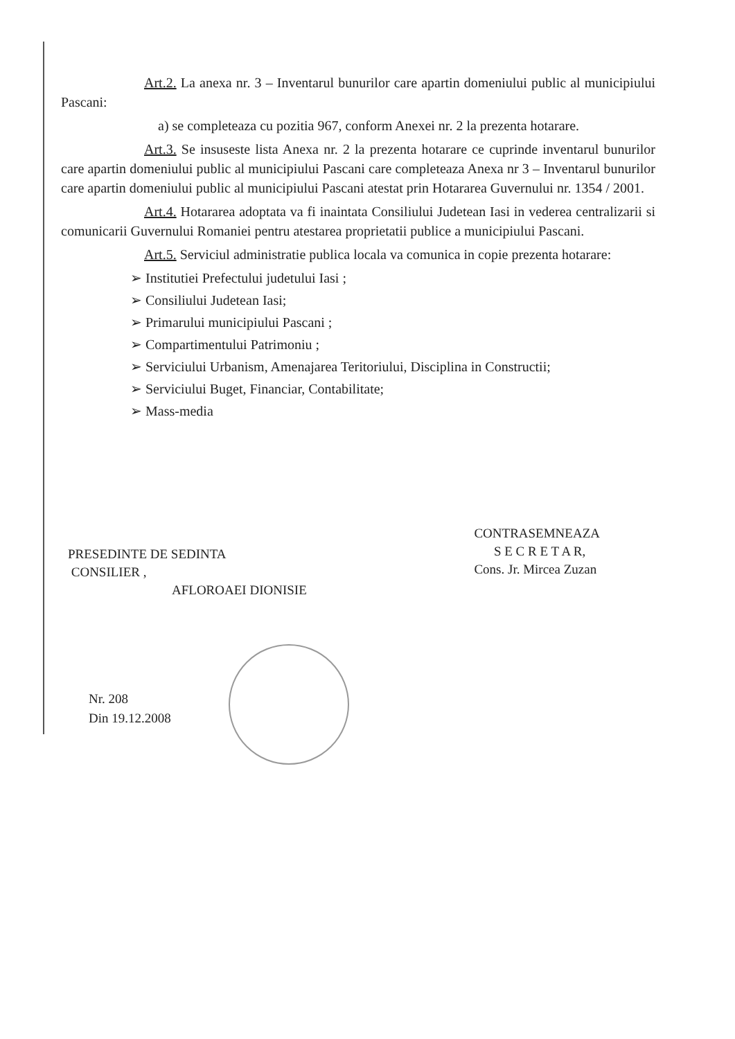Art.2. La anexa nr. 3 – Inventarul bunurilor care apartin domeniului public al municipiului Pascani:
a) se completeaza cu pozitia 967, conform Anexei nr. 2 la prezenta hotarare.
Art.3. Se insuseste lista Anexa nr. 2 la prezenta hotarare ce cuprinde inventarul bunurilor care apartin domeniului public al municipiului Pascani care completeaza Anexa nr 3 – Inventarul bunurilor care apartin domeniului public al municipiului Pascani atestat prin Hotararea Guvernului nr. 1354 / 2001.
Art.4. Hotararea adoptata va fi inaintata Consiliului Judetean Iasi in vederea centralizarii si comunicarii Guvernului Romaniei pentru atestarea proprietatii publice a municipiului Pascani.
Art.5. Serviciul administratie publica locala va comunica in copie prezenta hotarare:
➢ Institutiei Prefectului judetului Iasi ;
➢ Consiliului Judetean Iasi;
➢ Primarului municipiului Pascani ;
➢ Compartimentului Patrimoniu ;
➢ Serviciului Urbanism, Amenajarea Teritoriului, Disciplina in Constructii;
➢ Serviciului Buget, Financiar, Contabilitate;
➢ Mass-media
PRESEDINTE DE SEDINTA
CONSILIER ,
AFLOROAEI DIONISIE
CONTRASEMNEAZA
S E C R E T A R,
Cons. Jr. Mircea Zuzan
Nr. 208
Din 19.12.2008